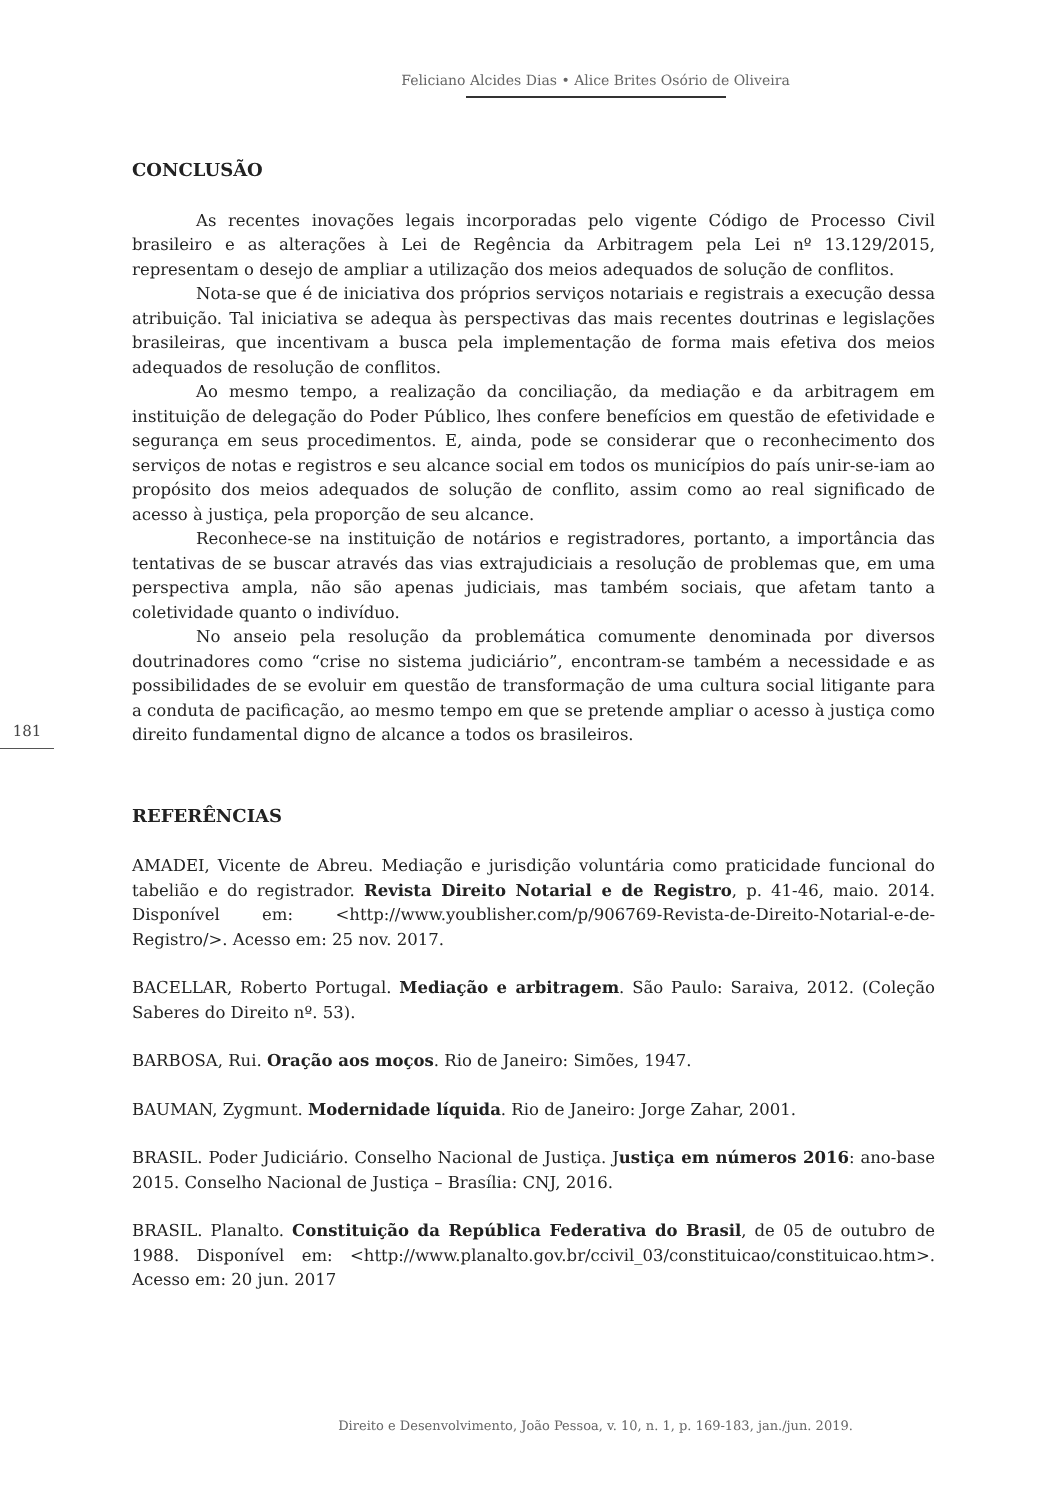Feliciano Alcides Dias • Alice Brites Osório de Oliveira
CONCLUSÃO
As recentes inovações legais incorporadas pelo vigente Código de Processo Civil brasileiro e as alterações à Lei de Regência da Arbitragem pela Lei nº 13.129/2015, representam o desejo de ampliar a utilização dos meios adequados de solução de conflitos.
Nota-se que é de iniciativa dos próprios serviços notariais e registrais a execução dessa atribuição. Tal iniciativa se adequa às perspectivas das mais recentes doutrinas e legislações brasileiras, que incentivam a busca pela implementação de forma mais efetiva dos meios adequados de resolução de conflitos.
Ao mesmo tempo, a realização da conciliação, da mediação e da arbitragem em instituição de delegação do Poder Público, lhes confere benefícios em questão de efetividade e segurança em seus procedimentos. E, ainda, pode se considerar que o reconhecimento dos serviços de notas e registros e seu alcance social em todos os municípios do país unir-se-iam ao propósito dos meios adequados de solução de conflito, assim como ao real significado de acesso à justiça, pela proporção de seu alcance.
Reconhece-se na instituição de notários e registradores, portanto, a importância das tentativas de se buscar através das vias extrajudiciais a resolução de problemas que, em uma perspectiva ampla, não são apenas judiciais, mas também sociais, que afetam tanto a coletividade quanto o indivíduo.
No anseio pela resolução da problemática comumente denominada por diversos doutrinadores como “crise no sistema judiciário”, encontram-se também a necessidade e as possibilidades de se evoluir em questão de transformação de uma cultura social litigante para a conduta de pacificação, ao mesmo tempo em que se pretende ampliar o acesso à justiça como direito fundamental digno de alcance a todos os brasileiros.
REFERÊNCIAS
AMADEI, Vicente de Abreu. Mediação e jurisdição voluntária como praticidade funcional do tabelião e do registrador. Revista Direito Notarial e de Registro, p. 41-46, maio. 2014. Disponível em: <http://www.youblisher.com/p/906769-Revista-de-Direito-Notarial-e-de-Registro/>. Acesso em: 25 nov. 2017.
BACELLAR, Roberto Portugal. Mediação e arbitragem. São Paulo: Saraiva, 2012. (Coleção Saberes do Direito nº. 53).
BARBOSA, Rui. Oração aos moços. Rio de Janeiro: Simões, 1947.
BAUMAN, Zygmunt. Modernidade líquida. Rio de Janeiro: Jorge Zahar, 2001.
BRASIL. Poder Judiciário. Conselho Nacional de Justiça. Justiça em números 2016: ano-base 2015. Conselho Nacional de Justiça – Brasília: CNJ, 2016.
BRASIL. Planalto. Constituição da República Federativa do Brasil, de 05 de outubro de 1988. Disponível em: <http://www.planalto.gov.br/ccivil_03/constituicao/constituicao.htm>. Acesso em: 20 jun. 2017
181
Direito e Desenvolvimento, João Pessoa, v. 10, n. 1, p. 169-183, jan./jun. 2019.